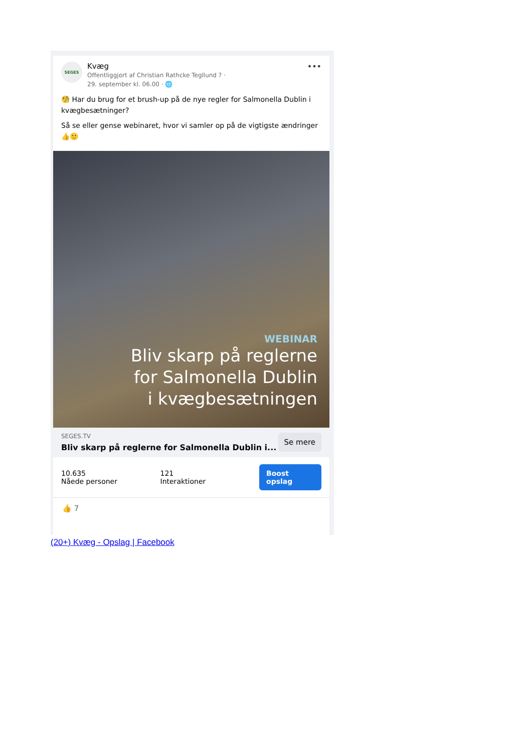SEGES
Kvæg
Offentliggjort af Christian Rathcke Tegllund ? ·
29. september kl. 06.00 · 🌐
•••
🧐 Har du brug for et brush-up på de nye regler for Salmonella Dublin i kvægbesætninger?
Så se eller gense webinaret, hvor vi samler op på de vigtigste ændringer 👍🙂
WEBINAR
Bliv skarp på reglerne
for Salmonella Dublin
i kvægbesætningen
SEGES.TV
Bliv skarp på reglerne for Salmonella Dublin i...
Se mere
10.635
Nåede personer
121
Interaktioner
Boost opslag
👍 7
(20+) Kvæg - Opslag | Facebook